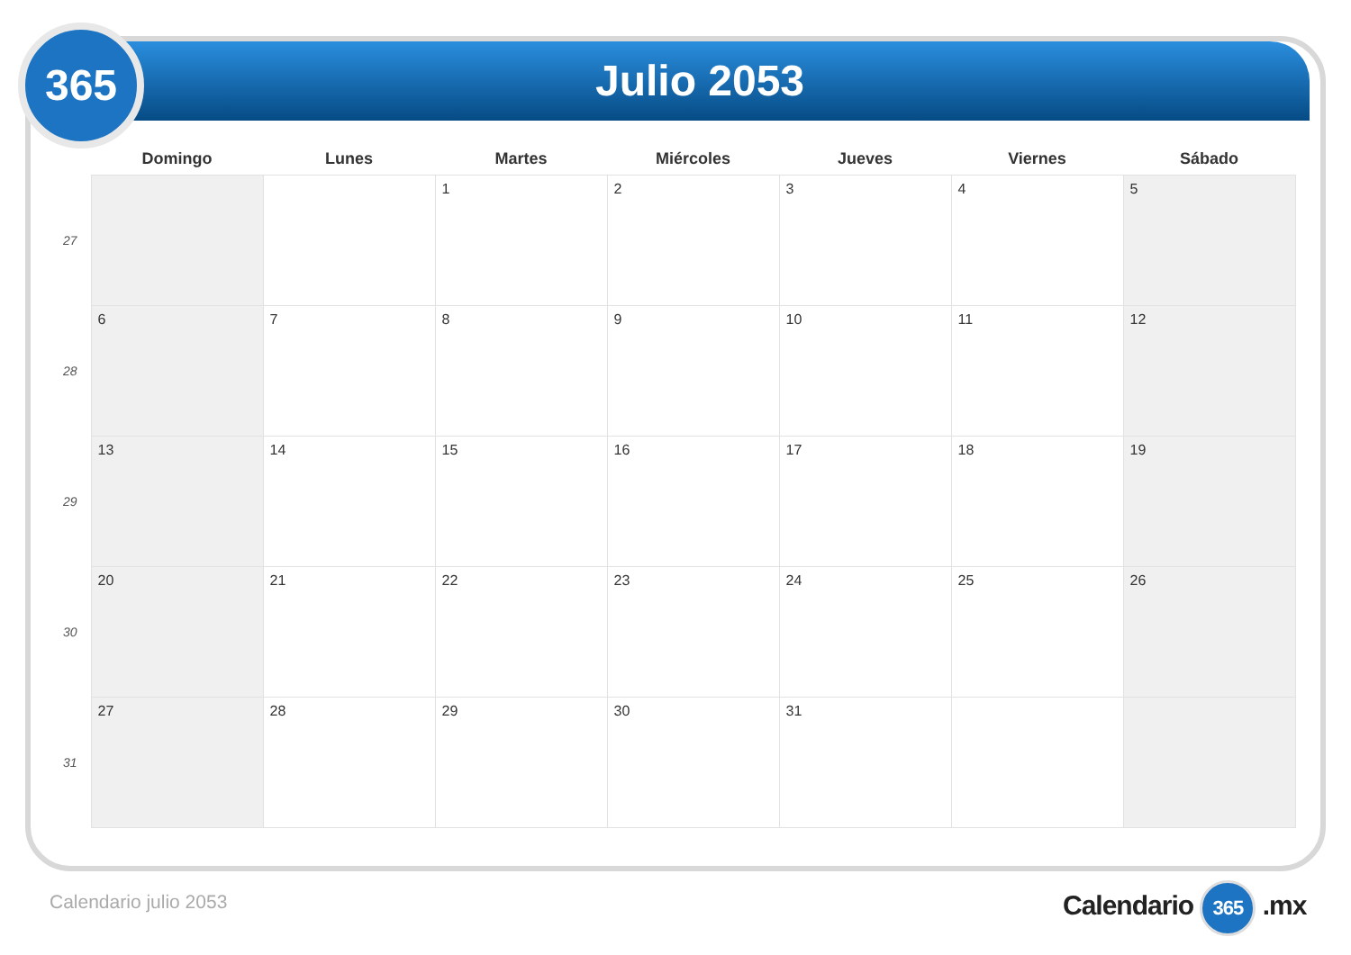365 Julio 2053
| | Domingo | Lunes | Martes | Miércoles | Jueves | Viernes | Sábado |
| --- | --- | --- | --- | --- | --- | --- | --- |
| 27 | | | 1 | 2 | 3 | 4 | 5 |
| 28 | 6 | 7 | 8 | 9 | 10 | 11 | 12 |
| 29 | 13 | 14 | 15 | 16 | 17 | 18 | 19 |
| 30 | 20 | 21 | 22 | 23 | 24 | 25 | 26 |
| 31 | 27 | 28 | 29 | 30 | 31 | | |
Calendario julio 2053 Calendario 365 .mx